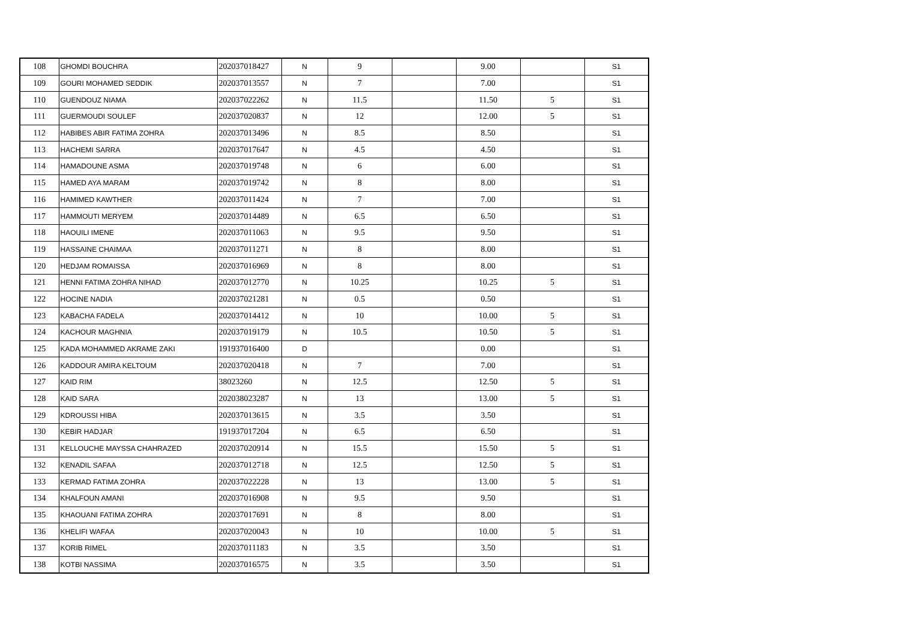| 108 | GHOMDI BOUCHRA | 202037018427 | N | 9 | | 9.00 | | S1 |
| 109 | GOURI MOHAMED SEDDIK | 202037013557 | N | 7 | | 7.00 | | S1 |
| 110 | GUENDOUZ NIAMA | 202037022262 | N | 11.5 | | 11.50 | 5 | S1 |
| 111 | GUERMOUDI SOULEF | 202037020837 | N | 12 | | 12.00 | 5 | S1 |
| 112 | HABIBES ABIR FATIMA ZOHRA | 202037013496 | N | 8.5 | | 8.50 | | S1 |
| 113 | HACHEMI SARRA | 202037017647 | N | 4.5 | | 4.50 | | S1 |
| 114 | HAMADOUNE ASMA | 202037019748 | N | 6 | | 6.00 | | S1 |
| 115 | HAMED AYA MARAM | 202037019742 | N | 8 | | 8.00 | | S1 |
| 116 | HAMIMED KAWTHER | 202037011424 | N | 7 | | 7.00 | | S1 |
| 117 | HAMMOUTI MERYEM | 202037014489 | N | 6.5 | | 6.50 | | S1 |
| 118 | HAOUILI IMENE | 202037011063 | N | 9.5 | | 9.50 | | S1 |
| 119 | HASSAINE CHAIMAA | 202037011271 | N | 8 | | 8.00 | | S1 |
| 120 | HEDJAM ROMAISSA | 202037016969 | N | 8 | | 8.00 | | S1 |
| 121 | HENNI FATIMA ZOHRA NIHAD | 202037012770 | N | 10.25 | | 10.25 | 5 | S1 |
| 122 | HOCINE NADIA | 202037021281 | N | 0.5 | | 0.50 | | S1 |
| 123 | KABACHA FADELA | 202037014412 | N | 10 | | 10.00 | 5 | S1 |
| 124 | KACHOUR MAGHNIA | 202037019179 | N | 10.5 | | 10.50 | 5 | S1 |
| 125 | KADA MOHAMMED AKRAME ZAKI | 191937016400 | D | | | 0.00 | | S1 |
| 126 | KADDOUR AMIRA KELTOUM | 202037020418 | N | 7 | | 7.00 | | S1 |
| 127 | KAID RIM | 38023260 | N | 12.5 | | 12.50 | 5 | S1 |
| 128 | KAID SARA | 202038023287 | N | 13 | | 13.00 | 5 | S1 |
| 129 | KDROUSSI HIBA | 202037013615 | N | 3.5 | | 3.50 | | S1 |
| 130 | KEBIR HADJAR | 191937017204 | N | 6.5 | | 6.50 | | S1 |
| 131 | KELLOUCHE MAYSSA CHAHRAZED | 202037020914 | N | 15.5 | | 15.50 | 5 | S1 |
| 132 | KENADIL SAFAA | 202037012718 | N | 12.5 | | 12.50 | 5 | S1 |
| 133 | KERMAD FATIMA ZOHRA | 202037022228 | N | 13 | | 13.00 | 5 | S1 |
| 134 | KHALFOUN AMANI | 202037016908 | N | 9.5 | | 9.50 | | S1 |
| 135 | KHAOUANI FATIMA ZOHRA | 202037017691 | N | 8 | | 8.00 | | S1 |
| 136 | KHELIFI WAFAA | 202037020043 | N | 10 | | 10.00 | 5 | S1 |
| 137 | KORIB RIMEL | 202037011183 | N | 3.5 | | 3.50 | | S1 |
| 138 | KOTBI NASSIMA | 202037016575 | N | 3.5 | | 3.50 | | S1 |